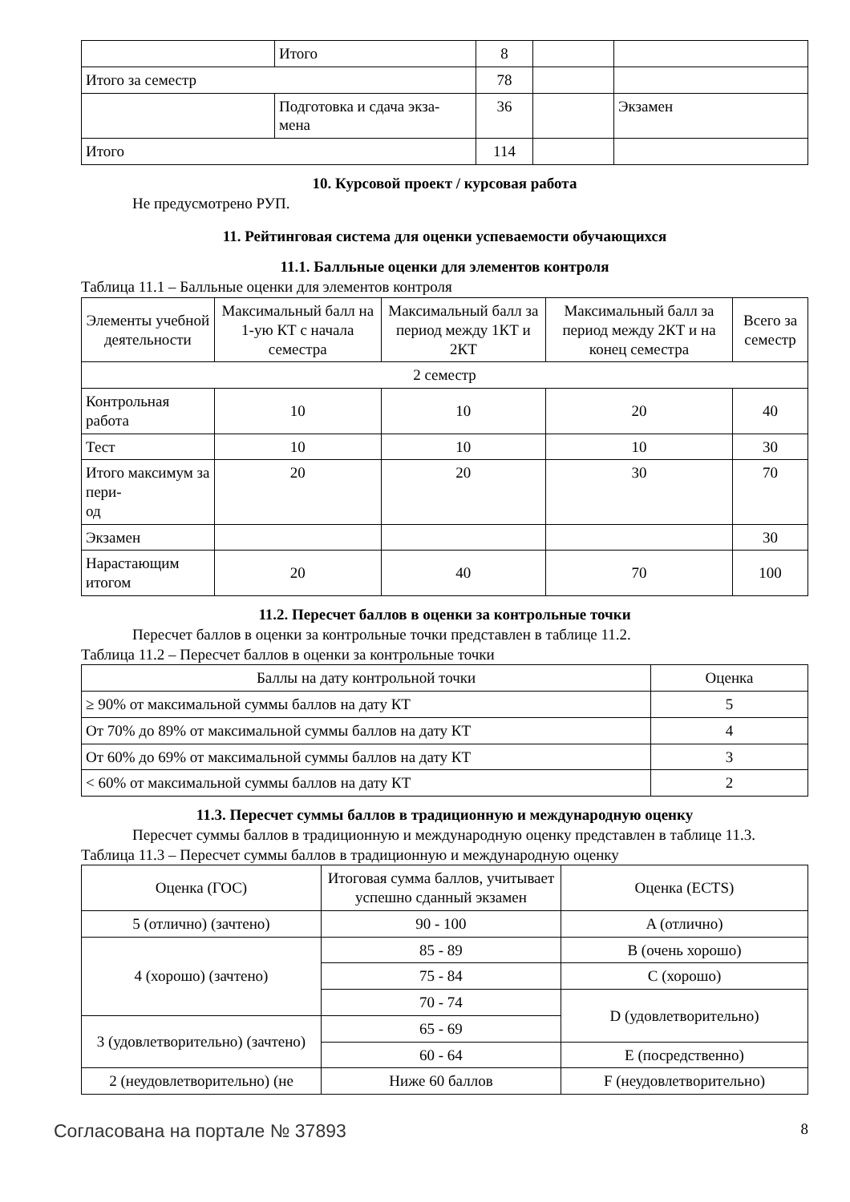| | Итого | 8 | | |
| Итого за семестр | | 78 | | |
| | Подготовка и сдача экза- мена | 36 | | Экзамен |
| Итого | | 114 | | |
10. Курсовой проект / курсовая работа
Не предусмотрено РУП.
11. Рейтинговая система для оценки успеваемости обучающихся
11.1. Балльные оценки для элементов контроля
Таблица 11.1 – Балльные оценки для элементов контроля
| Элементы учебной деятельности | Максимальный балл на 1-ую КТ с начала семестра | Максимальный балл за период между 1КТ и 2КТ | Максимальный балл за период между 2КТ и на конец семестра | Всего за семестр |
| --- | --- | --- | --- | --- |
| 2 семестр | | | | |
| Контрольная работа | 10 | 10 | 20 | 40 |
| Тест | 10 | 10 | 10 | 30 |
| Итого максимум за пери- од | 20 | 20 | 30 | 70 |
| Экзамен | | | | 30 |
| Нарастающим итогом | 20 | 40 | 70 | 100 |
11.2. Пересчет баллов в оценки за контрольные точки
Пересчет баллов в оценки за контрольные точки представлен в таблице 11.2.
Таблица 11.2 – Пересчет баллов в оценки за контрольные точки
| Баллы на дату контрольной точки | Оценка |
| --- | --- |
| ≥ 90% от максимальной суммы баллов на дату КТ | 5 |
| От 70% до 89% от максимальной суммы баллов на дату КТ | 4 |
| От 60% до 69% от максимальной суммы баллов на дату КТ | 3 |
| < 60% от максимальной суммы баллов на дату КТ | 2 |
11.3. Пересчет суммы баллов в традиционную и международную оценку
Пересчет суммы баллов в традиционную и международную оценку представлен в таблице 11.3.
Таблица 11.3 – Пересчет суммы баллов в традиционную и международную оценку
| Оценка (ГОС) | Итоговая сумма баллов, учитывает успешно сданный экзамен | Оценка (ECTS) |
| --- | --- | --- |
| 5 (отлично) (зачтено) | 90 - 100 | A (отлично) |
| 4 (хорошо) (зачтено) | 85 - 89 | B (очень хорошо) |
| | 75 - 84 | C (хорошо) |
| | 70 - 74 | D (удовлетворительно) |
| 3 (удовлетворительно) (зачтено) | 65 - 69 | |
| | 60 - 64 | E (посредственно) |
| 2 (неудовлетворительно) (не | Ниже 60 баллов | F (неудовлетворительно) |
Согласована на портале № 37893 8